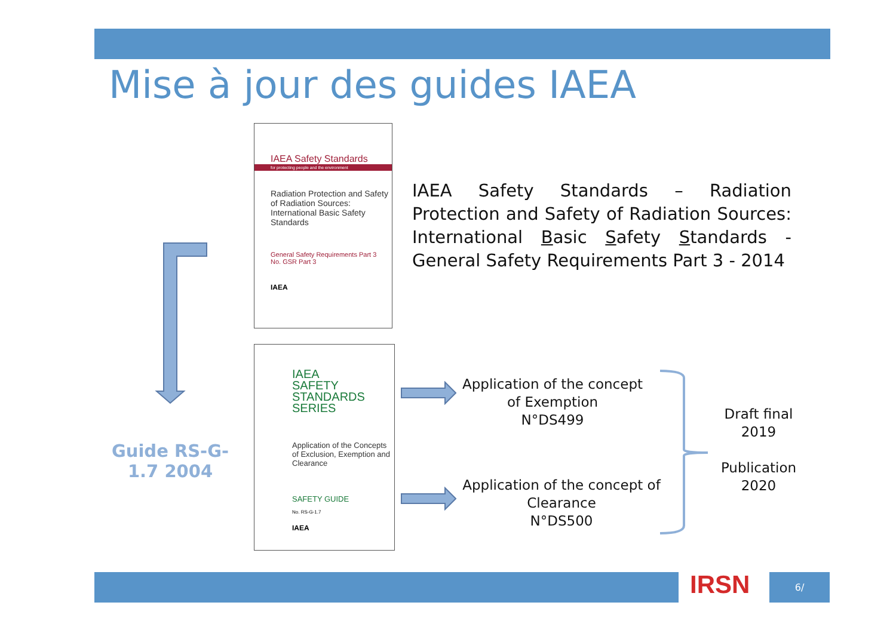Mise à jour des guides IAEA
IAEA Safety Standards
for protecting people and the environment
Radiation Protection and Safety of Radiation Sources: International Basic Safety Standards
General Safety Requirements Part 3
No. GSR Part 3
IAEA
IAEA Safety Standards – Radiation Protection and Safety of Radiation Sources: International Basic Safety Standards - General Safety Requirements Part 3 - 2014
Guide RS-G-1.7 2004
IAEA
SAFETY
STANDARDS
SERIES
Application of the Concepts of Exclusion, Exemption and Clearance
SAFETY GUIDE
No. RS-G-1.7
IAEA
Application of the concept of Exemption
N°DS499
Application of the concept of Clearance
N°DS500
Draft final
2019
Publication
2020
IRSN 6/